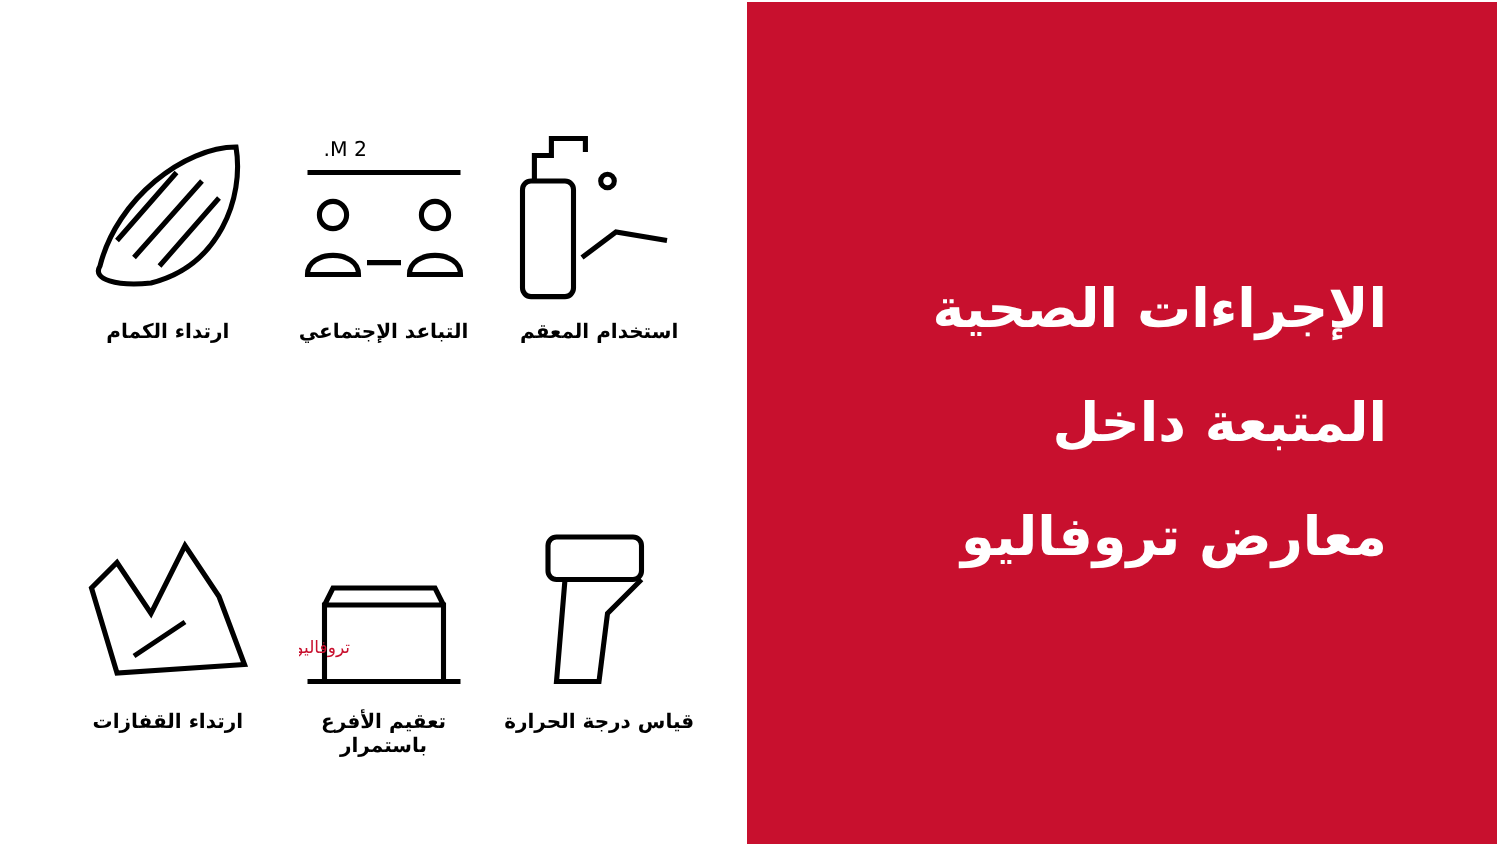الإجراءات الصحية
المتبعة داخل
معارض تروفاليو
استخدام المعقم
2 M.
التباعد الإجتماعي
ارتداء الكمام
قياس درجة الحرارة
تروفاليو
تعقيم الأفرع باستمرار
ارتداء القفازات